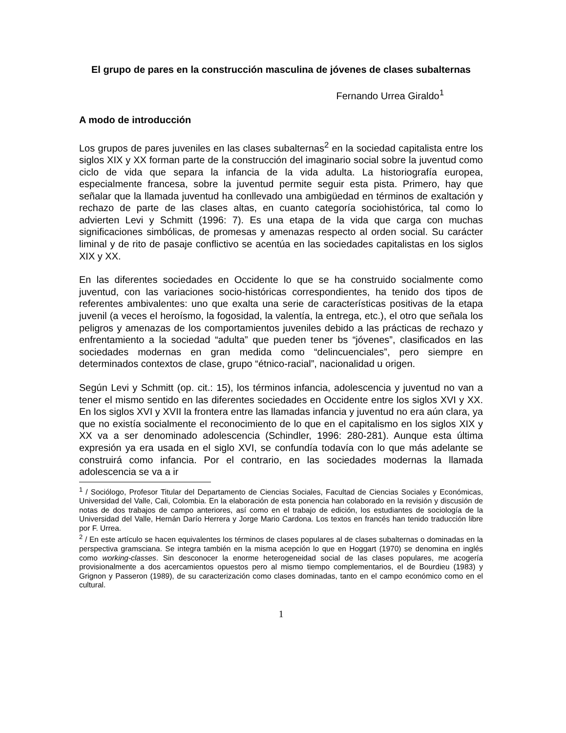El grupo de pares en la construcción masculina de jóvenes de clases subalternas
Fernando Urrea Giraldo<sup>1</sup>
A modo de introducción
Los grupos de pares juveniles en las clases subalternas<sup>2</sup> en la sociedad capitalista entre los siglos XIX y XX forman parte de la construcción del imaginario social sobre la juventud como ciclo de vida que separa la infancia de la vida adulta. La historiografía europea, especialmente francesa, sobre la juventud permite seguir esta pista. Primero, hay que señalar que la llamada juventud ha conllevado una ambigüedad en términos de exaltación y rechazo de parte de las clases altas, en cuanto categoría sociohistórica, tal como lo advierten Levi y Schmitt (1996: 7). Es una etapa de la vida que carga con muchas significaciones simbólicas, de promesas y amenazas respecto al orden social. Su carácter liminal y de rito de pasaje conflictivo se acentúa en las sociedades capitalistas en los siglos XIX y XX.
En las diferentes sociedades en Occidente lo que se ha construido socialmente como juventud, con las variaciones socio-históricas correspondientes, ha tenido dos tipos de referentes ambivalentes: uno que exalta una serie de características positivas de la etapa juvenil (a veces el heroísmo, la fogosidad, la valentía, la entrega, etc.), el otro que señala los peligros y amenazas de los comportamientos juveniles debido a las prácticas de rechazo y enfrentamiento a la sociedad “adulta” que pueden tener bs “jóvenes”, clasificados en las sociedades modernas en gran medida como “delincuenciales”, pero siempre en determinados contextos de clase, grupo “étnico-racial”, nacionalidad u origen.
Según Levi y Schmitt (op. cit.: 15), los términos infancia, adolescencia y juventud no van a tener el mismo sentido en las diferentes sociedades en Occidente entre los siglos XVI y XX. En los siglos XVI y XVII la frontera entre las llamadas infancia y juventud no era aún clara, ya que no existía socialmente el reconocimiento de lo que en el capitalismo en los siglos XIX y XX va a ser denominado adolescencia (Schindler, 1996: 280-281). Aunque esta última expresión ya era usada en el siglo XVI, se confundía todavía con lo que más adelante se construirá como infancia. Por el contrario, en las sociedades modernas la llamada adolescencia se va a ir
<sup>1</sup> / Sociólogo, Profesor Titular del Departamento de Ciencias Sociales, Facultad de Ciencias Sociales y Económicas, Universidad del Valle, Cali, Colombia. En la elaboración de esta ponencia han colaborado en la revisión y discusión de notas de dos trabajos de campo anteriores, así como en el trabajo de edición, los estudiantes de sociología de la Universidad del Valle, Hernán Darío Herrera y Jorge Mario Cardona. Los textos en francés han tenido traducción libre por F. Urrea.
<sup>2</sup> / En este artículo se hacen equivalentes los términos de clases populares al de clases subalternas o dominadas en la perspectiva gramsciana. Se integra también en la misma acepción lo que en Hoggart (1970) se denomina en inglés como working-classes. Sin desconocer la enorme heterogeneidad social de las clases populares, me acogería provisionalmente a dos acercamientos opuestos pero al mismo tiempo complementarios, el de Bourdieu (1983) y Grignon y Passeron (1989), de su caracterización como clases dominadas, tanto en el campo económico como en el cultural.
1